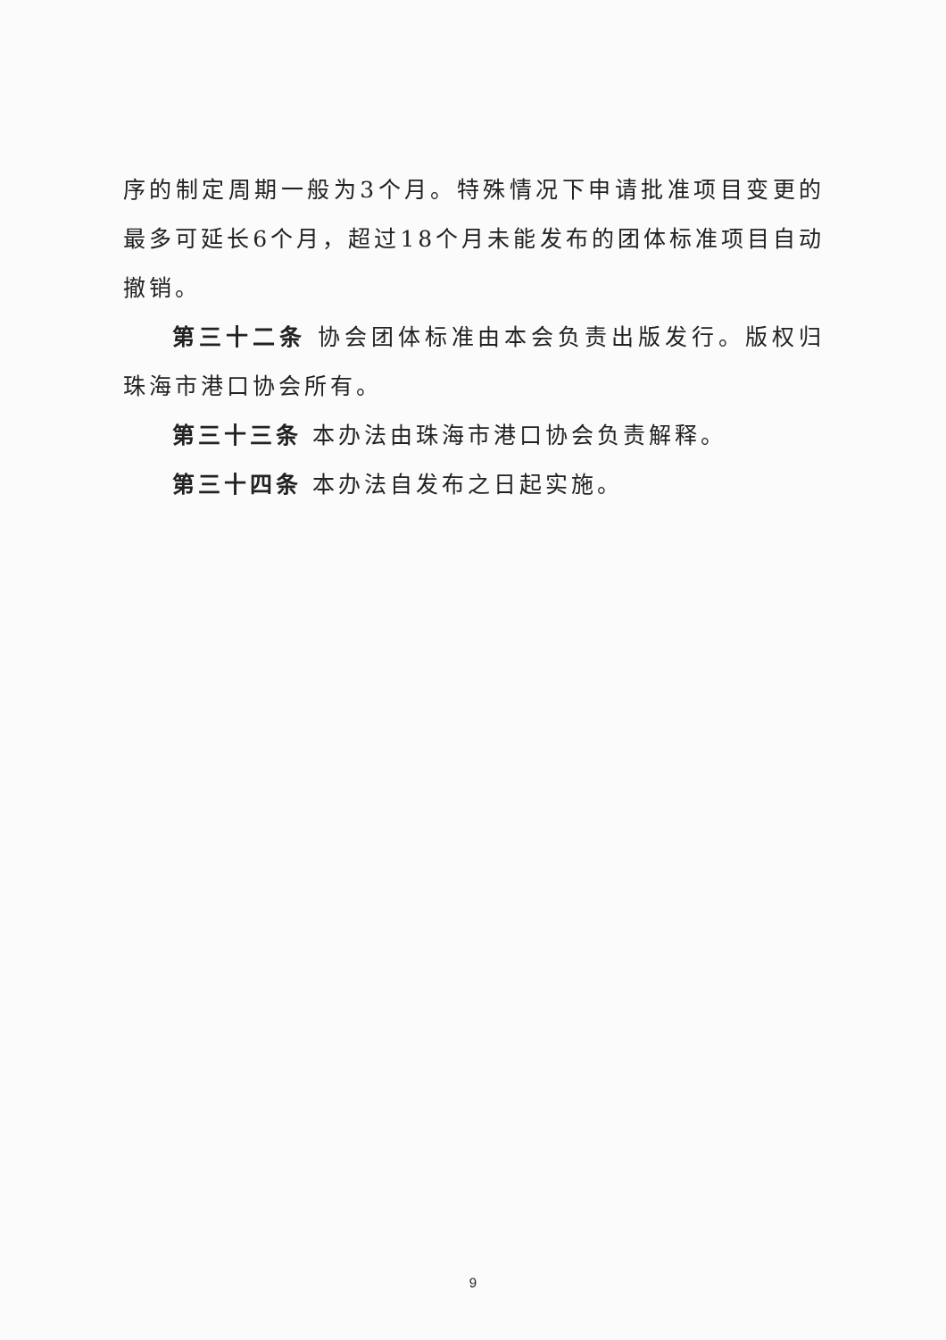序的制定周期一般为3个月。特殊情况下申请批准项目变更的最多可延长6个月，超过18个月未能发布的团体标准项目自动撤销。
第三十二条 协会团体标准由本会负责出版发行。版权归珠海市港口协会所有。
第三十三条 本办法由珠海市港口协会负责解释。
第三十四条 本办法自发布之日起实施。
9